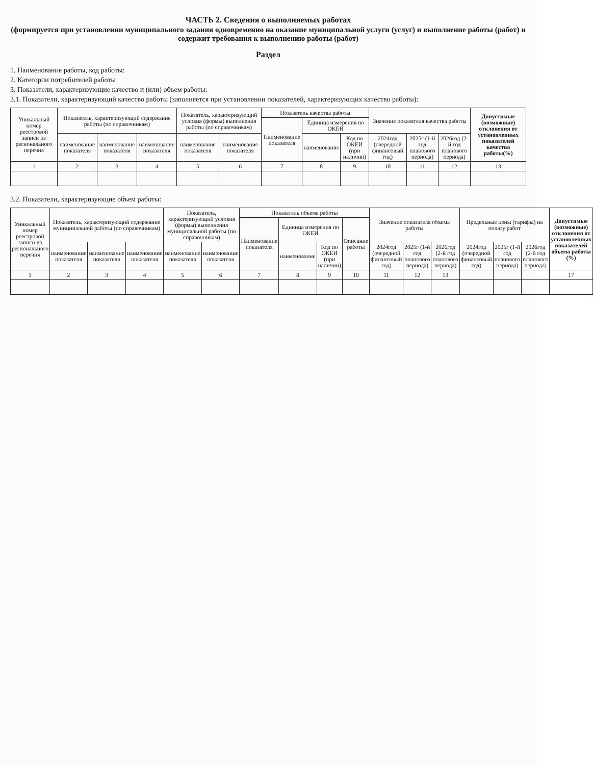ЧАСТЬ 2. Сведения о выполняемых работах
(формируется при установлении муниципального задания одновременно на оказание муниципальной услуги (услуг) и выполнение работы (работ) и содержит требования к выполнению работы (работ)
Раздел
1. Наименование работы, код работы:
2. Категории потребителей работы
3. Показатели, характеризующие качество и (или) объем работы:
3.1. Показатели, характеризующий качество работы (заполняется при установлении показателей, характеризующих качество работы):
| Уникальный номер реестровой записи из регионального перечня | Показатель, характеризующий содержание работы (по справочникам) | | | Показатель, характеризующий условия (формы) выполнения работы (по справочникам) | | Показатель качества работы | | | Значение показателя качества работы | | | Допустимые (возможные) отклонения от установленных показателей качества работы(%) |
| --- | --- | --- | --- | --- | --- | --- | --- | --- | --- | --- | --- | --- |
| | | | | | | Наименование показателя | Единица измерения по ОКЕИ | | | | | |
| | наименование показателя | наименование показателя | наименование показателя | наименование показателя | наименование показателя | | наименование | Код по ОКЕИ (при наличии) | 2024год (очередной финансовый год) | 2025г (1-й год планового периода) | 2026год (2-й год планового периода) | |
| 1 | 2 | 3 | 4 | 5 | 6 | 7 | 8 | 9 | 10 | 11 | 12 | 13 |
3.2. Показатели, характеризующие объем работы:
| Уникальный номер реестровой записи из регионального перечня | Показатель, характеризующий содержание муниципальной работы (по справочникам) | | | Показатель, характеризующий условия (формы) выполнения муниципальной работы (по справочникам) | | Показатель объема работы | | | | Значение показателя объема работы | | | Предельные цены (тарифы) на оплату работ | | | Допустимые (возможные) отклонения от установленных показателей объема работы (%) |
| --- | --- | --- | --- | --- | --- | --- | --- | --- | --- | --- | --- | --- | --- | --- | --- | --- |
| | | | | | | Наименование показателя | Единица измерения по ОКЕИ | | Описание работы | | | | | | | |
| | наименование показателя | наименование показателя | наименование показателя | наименование показателя | наименование показателя | | наименование | Код по ОКЕИ (при наличии) | | 2024год (очередной финансовый год) | 2025г (1-й год планового периода) | 2026год (2-й год планового периода) | 2024год (очередной финансовый год) | 2025г (1-й год планового периода) | 2026год (2-й год планового периода) | |
| 1 | 2 | 3 | 4 | 5 | 6 | 7 | 8 | 9 | 10 | 11 | 12 | 13 | | | | 17 |